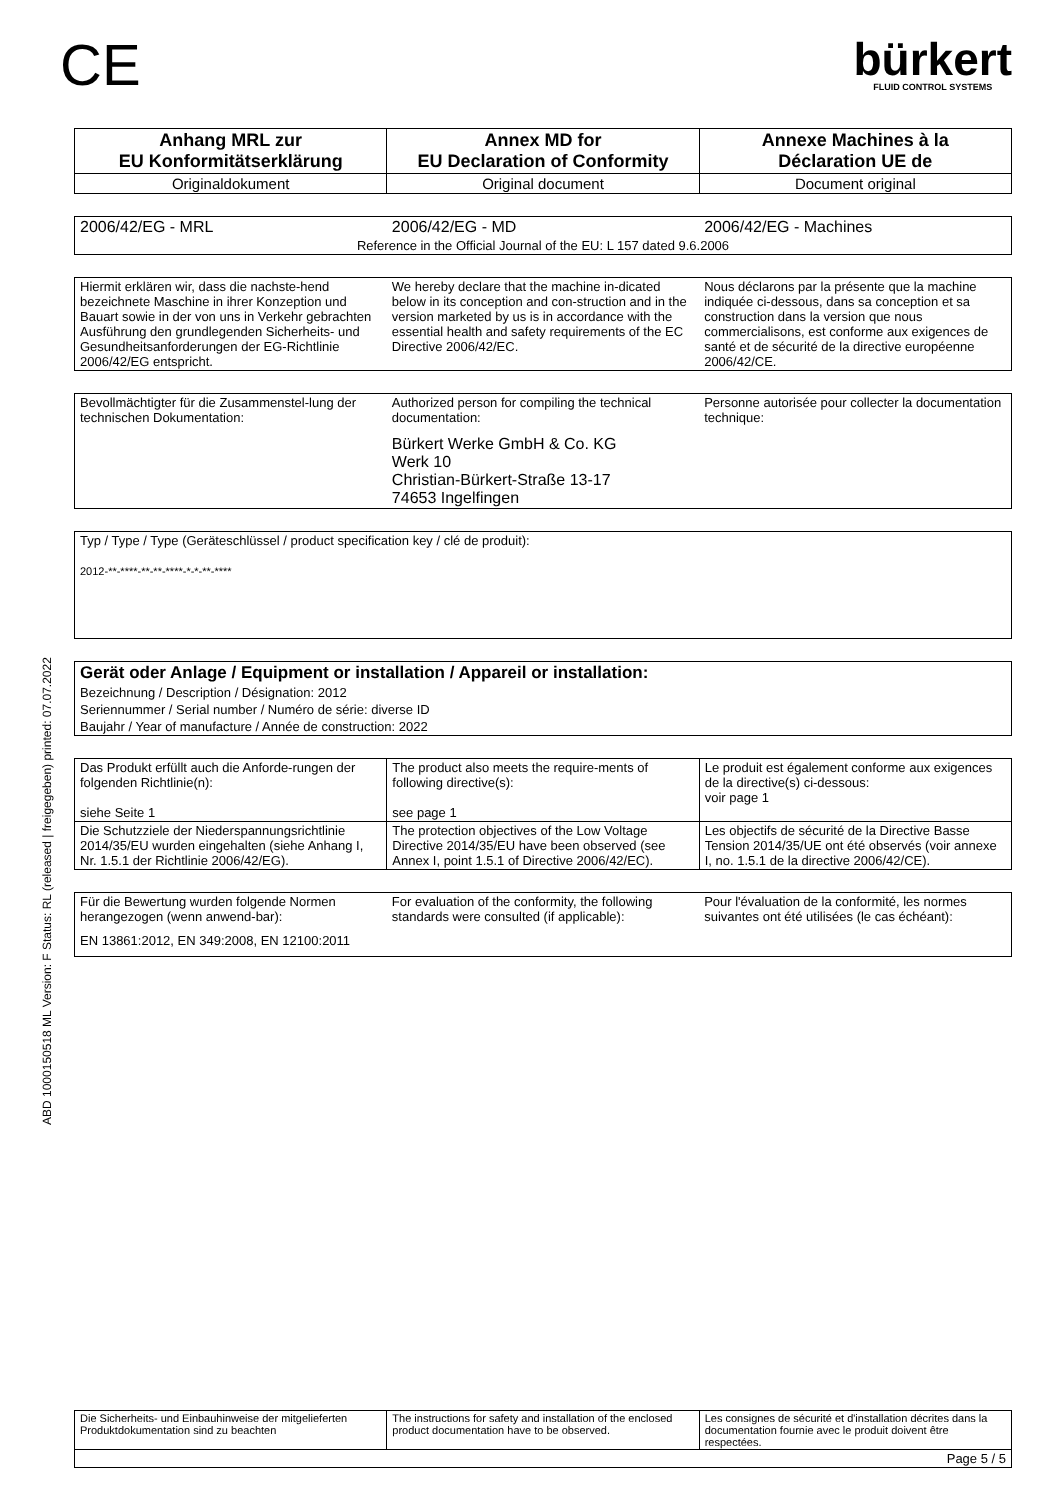ABD 1000150518 ML Version: F Status: RL (released | freigegeben) printed: 07.07.2022
CE
bürkert
FLUID CONTROL SYSTEMS
| Anhang MRL zur EU Konformitätserklärung | Annex MD for EU Declaration of Conformity | Annexe Machines à la Déclaration UE de |
| Originaldokument | Original document | Document original |
| 2006/42/EG - MRL | 2006/42/EG - MD | 2006/42/EG - Machines |
| Reference in the Official Journal of the EU: L 157 dated 9.6.2006 | | |
| Hiermit erklären wir, dass die nachste-hend bezeichnete Maschine in ihrer Konzeption und Bauart sowie in der von uns in Verkehr gebrachten Ausführung den grundlegenden Sicherheits- und Gesundheitsanforderungen der EG-Richtlinie 2006/42/EG entspricht. | We hereby declare that the machine in-dicated below in its conception and con-struction and in the version marketed by us is in accordance with the essential health and safety requirements of the EC Directive 2006/42/EC. | Nous déclarons par la présente que la machine indiquée ci-dessous, dans sa conception et sa construction dans la version que nous commercialisons, est conforme aux exigences de santé et de sécurité de la directive européenne 2006/42/CE. |
| Bevollmächtigter für die Zusammenstel-lung der technischen Dokumentation: | Authorized person for compiling the technical documentation: Bürkert Werke GmbH & Co. KG Werk 10 Christian-Bürkert-Straße 13-17 74653 Ingelfingen | Personne autorisée pour collecter la documentation technique: |
| Typ / Type / Type (Geräteschlüssel / product specification key / clé de produit): 2012-**-****-**-**-****-*-*-**-**** |
| Gerät oder Anlage / Equipment or installation / Appareil or installation: | |
| Bezeichnung / Description / Désignation: 2012 | |
| Seriennummer / Serial number / Numéro de série: diverse ID | |
| Baujahr / Year of manufacture / Année de construction: 2022 | |
| Das Produkt erfüllt auch die Anforde-rungen der folgenden Richtlinie(n): siehe Seite 1 | The product also meets the require-ments of following directive(s): see page 1 | Le produit est également conforme aux exigences de la directive(s) ci-dessous: voir page 1 |
| Die Schutzziele der Niederspannungsrichtlinie 2014/35/EU wurden eingehalten (siehe Anhang I, Nr. 1.5.1 der Richtlinie 2006/42/EG). | The protection objectives of the Low Voltage Directive 2014/35/EU have been observed (see Annex I, point 1.5.1 of Directive 2006/42/EC). | Les objectifs de sécurité de la Directive Basse Tension 2014/35/UE ont été observés (voir annexe I, no. 1.5.1 de la directive 2006/42/CE). |
| Für die Bewertung wurden folgende Normen herangezogen (wenn anwend-bar): | For evaluation of the conformity, the following standards were consulted (if applicable): | Pour l'évaluation de la conformité, les normes suivantes ont été utilisées (le cas échéant): |
| EN 13861:2012, EN 349:2008, EN 12100:2011 | | |
| Die Sicherheits- und Einbauhinweise der mitgelieferten Produktdokumentation sind zu beachten | The instructions for safety and installation of the enclosed product documentation have to be observed. | Les consignes de sécurité et d'installation décrites dans la documentation fournie avec le produit doivent être respectées. |
| Page 5 / 5 | | |